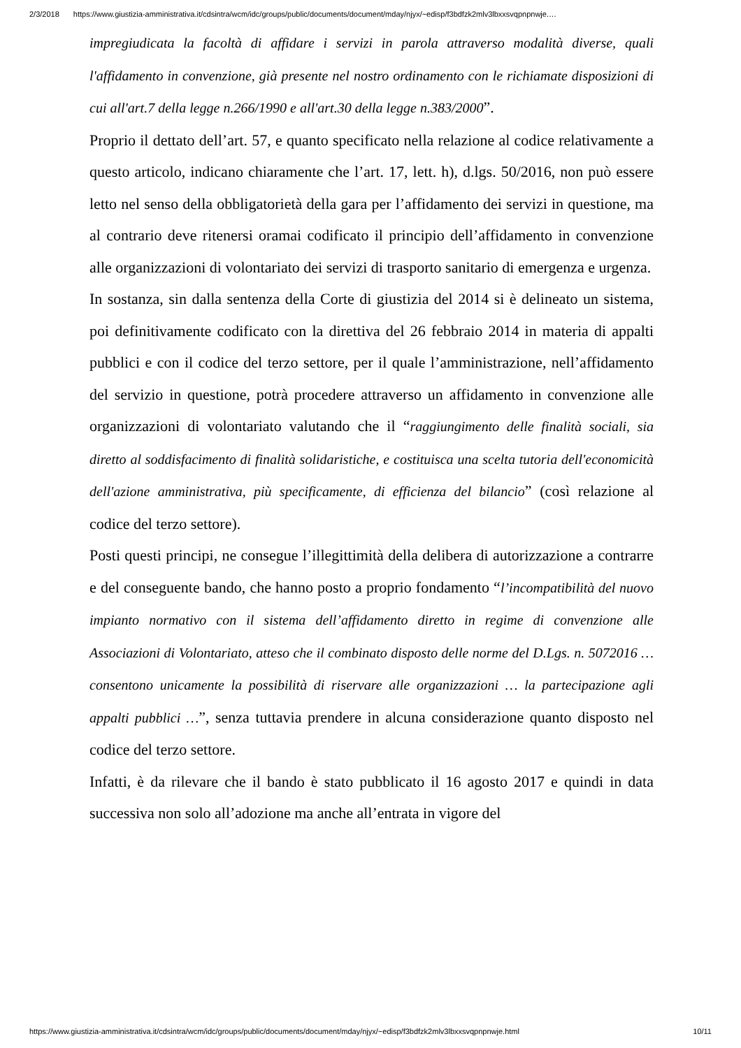2/3/2018 https://www.giustizia-amministrativa.it/cdsintra/wcm/idc/groups/public/documents/document/mday/njyx/~edisp/f3bdfzk2mlv3lbxxsvqpnpnwje.…
impregiudicata la facoltà di affidare i servizi in parola attraverso modalità diverse, quali l'affidamento in convenzione, già presente nel nostro ordinamento con le richiamate disposizioni di cui all'art.7 della legge n.266/1990 e all'art.30 della legge n.383/2000”.
Proprio il dettato dell’art. 57, e quanto specificato nella relazione al codice relativamente a questo articolo, indicano chiaramente che l’art. 17, lett. h), d.lgs. 50/2016, non può essere letto nel senso della obbligatorietà della gara per l’affidamento dei servizi in questione, ma al contrario deve ritenersi oramai codificato il principio dell’affidamento in convenzione alle organizzazioni di volontariato dei servizi di trasporto sanitario di emergenza e urgenza.
In sostanza, sin dalla sentenza della Corte di giustizia del 2014 si è delineato un sistema, poi definitivamente codificato con la direttiva del 26 febbraio 2014 in materia di appalti pubblici e con il codice del terzo settore, per il quale l’amministrazione, nell’affidamento del servizio in questione, potrà procedere attraverso un affidamento in convenzione alle organizzazioni di volontariato valutando che il “raggiungimento delle finalità sociali, sia diretto al soddisfacimento di finalità solidaristiche, e costituisca una scelta tutoria dell'economicità dell'azione amministrativa, più specificamente, di efficienza del bilancio” (così relazione al codice del terzo settore).
Posti questi principi, ne consegue l’illegittimità della delibera di autorizzazione a contrarre e del conseguente bando, che hanno posto a proprio fondamento “l’incompatibilità del nuovo impianto normativo con il sistema dell’affidamento diretto in regime di convenzione alle Associazioni di Volontariato, atteso che il combinato disposto delle norme del D.Lgs. n. 5072016 … consentono unicamente la possibilità di riservare alle organizzazioni … la partecipazione agli appalti pubblici …”, senza tuttavia prendere in alcuna considerazione quanto disposto nel codice del terzo settore.
Infatti, è da rilevare che il bando è stato pubblicato il 16 agosto 2017 e quindi in data successiva non solo all’adozione ma anche all’entrata in vigore del
https://www.giustizia-amministrativa.it/cdsintra/wcm/idc/groups/public/documents/document/mday/njyx/~edisp/f3bdfzk2mlv3lbxxsvqpnpnwje.html 10/11